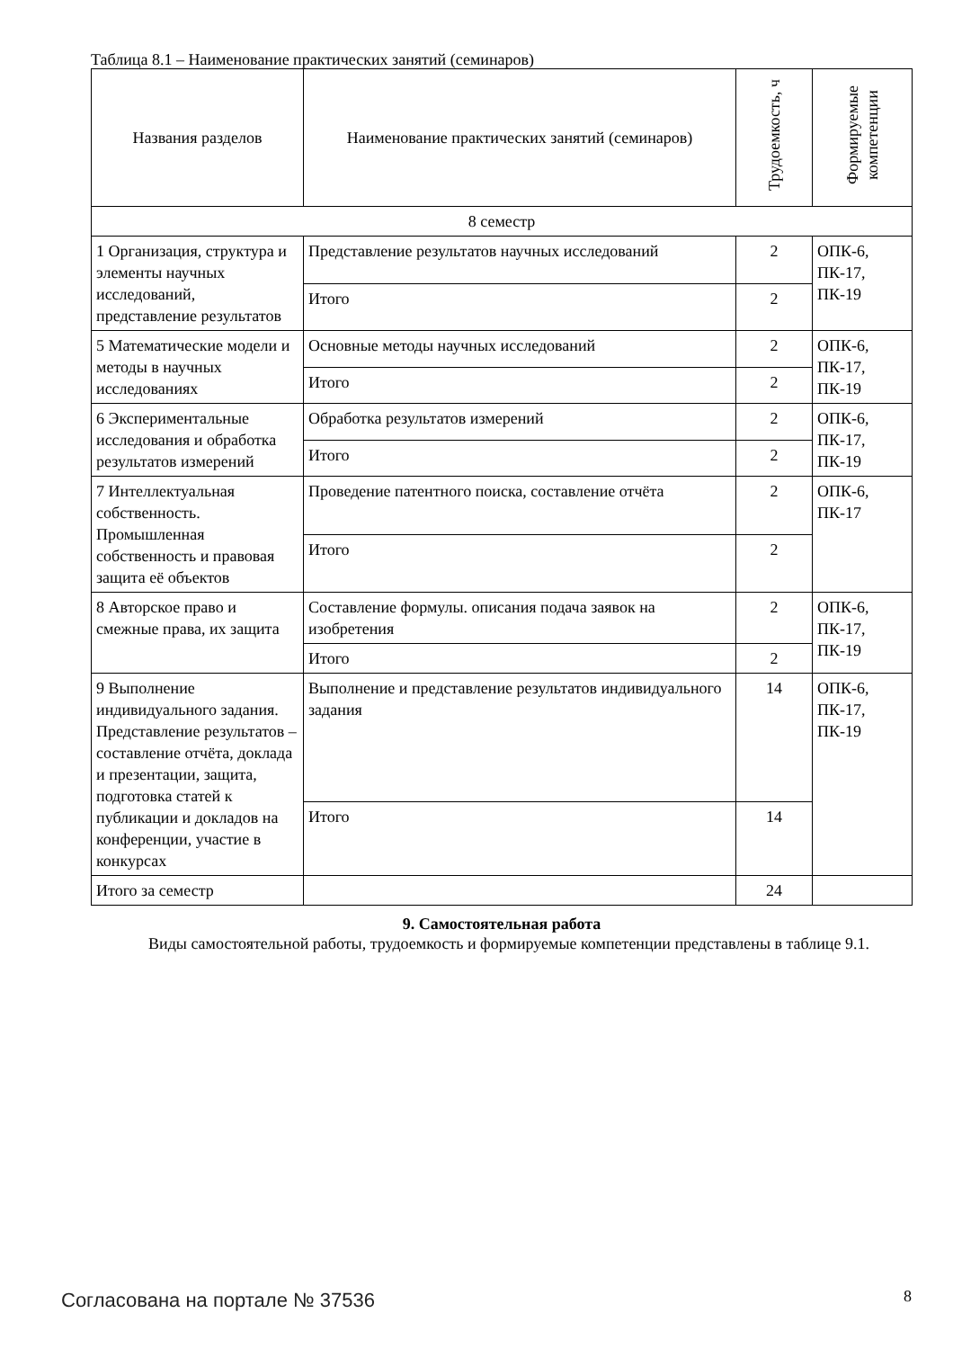Таблица 8.1 – Наименование практических занятий (семинаров)
| Названия разделов | Наименование практических занятий (семинаров) | Трудоемкость, ч | Формируемые компетенции |
| --- | --- | --- | --- |
| 8 семестр | | | |
| 1 Организация, структура и элементы научных исследований, представление результатов | Представление результатов научных исследований | 2 | ОПК-6, ПК-17, ПК-19 |
| | Итого | 2 | |
| 5 Математические модели и методы в научных исследованиях | Основные методы научных исследований | 2 | ОПК-6, ПК-17, ПК-19 |
| | Итого | 2 | |
| 6 Экспериментальные исследования и обработка результатов измерений | Обработка результатов измерений | 2 | ОПК-6, ПК-17, ПК-19 |
| | Итого | 2 | |
| 7 Интеллектуальная собственность. Промышленная собственность и правовая защита её объектов | Проведение патентного поиска, составление отчёта | 2 | ОПК-6, ПК-17 |
| | Итого | 2 | |
| 8 Авторское право и смежные права, их защита | Составление формулы. описания подача заявок на изобретения | 2 | ОПК-6, ПК-17, ПК-19 |
| | Итого | 2 | |
| 9 Выполнение индивидуального задания. Представление результатов – составление отчёта, доклада и презентации, защита, подготовка статей к публикации и докладов на конференции, участие в конкурсах | Выполнение и представление результатов индивидуального задания | 14 | ОПК-6, ПК-17, ПК-19 |
| | Итого | 14 | |
| Итого за семестр | | 24 | |
9. Самостоятельная работа
Виды самостоятельной работы, трудоемкость и формируемые компетенции представлены в таблице 9.1.
Согласована на портале № 37536 8